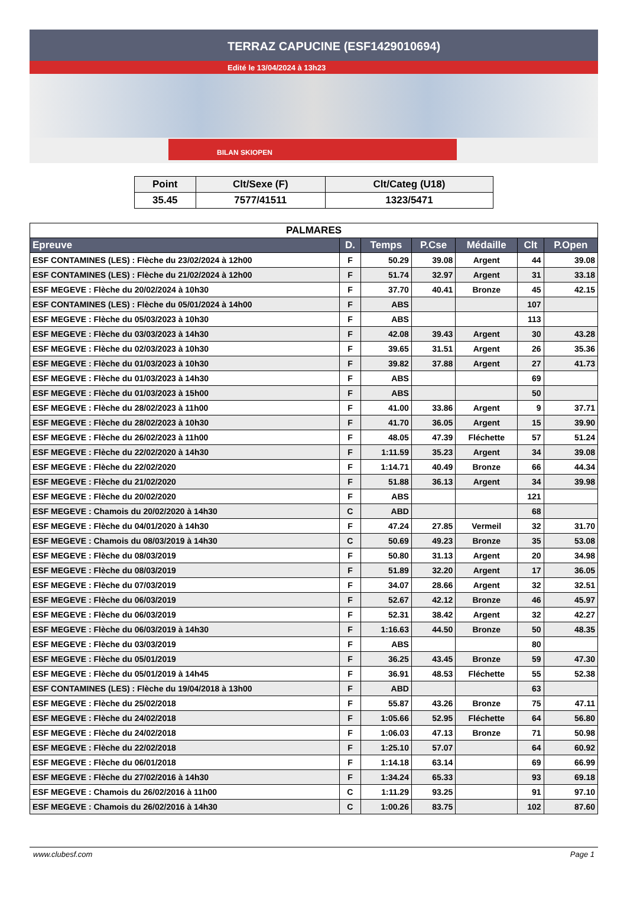TERRAZ CAPUCINE (ESF1429010694)
Edité le 13/04/2024 à 13h23
BILAN SKIOPEN
| Point | Clt/Sexe (F) | Clt/Categ (U18) |
| --- | --- | --- |
| 35.45 | 7577/41511 | 1323/5471 |
| PALMARES | | | | | | |
| Epreuve | D. | Temps | P.Cse | Médaille | Clt | P.Open |
| ESF CONTAMINES (LES) : Flèche du 23/02/2024 à 12h00 | F | 50.29 | 39.08 | Argent | 44 | 39.08 |
| ESF CONTAMINES (LES) : Flèche du 21/02/2024 à 12h00 | F | 51.74 | 32.97 | Argent | 31 | 33.18 |
| ESF MEGEVE : Flèche du 20/02/2024 à 10h30 | F | 37.70 | 40.41 | Bronze | 45 | 42.15 |
| ESF CONTAMINES (LES) : Flèche du 05/01/2024 à 14h00 | F | ABS | | | 107 | |
| ESF MEGEVE : Flèche du 05/03/2023 à 10h30 | F | ABS | | | 113 | |
| ESF MEGEVE : Flèche du 03/03/2023 à 14h30 | F | 42.08 | 39.43 | Argent | 30 | 43.28 |
| ESF MEGEVE : Flèche du 02/03/2023 à 10h30 | F | 39.65 | 31.51 | Argent | 26 | 35.36 |
| ESF MEGEVE : Flèche du 01/03/2023 à 10h30 | F | 39.82 | 37.88 | Argent | 27 | 41.73 |
| ESF MEGEVE : Flèche du 01/03/2023 à 14h30 | F | ABS | | | 69 | |
| ESF MEGEVE : Flèche du 01/03/2023 à 15h00 | F | ABS | | | 50 | |
| ESF MEGEVE : Flèche du 28/02/2023 à 11h00 | F | 41.00 | 33.86 | Argent | 9 | 37.71 |
| ESF MEGEVE : Flèche du 28/02/2023 à 10h30 | F | 41.70 | 36.05 | Argent | 15 | 39.90 |
| ESF MEGEVE : Flèche du 26/02/2023 à 11h00 | F | 48.05 | 47.39 | Fléchette | 57 | 51.24 |
| ESF MEGEVE : Flèche du 22/02/2020 à 14h30 | F | 1:11.59 | 35.23 | Argent | 34 | 39.08 |
| ESF MEGEVE : Flèche du 22/02/2020 | F | 1:14.71 | 40.49 | Bronze | 66 | 44.34 |
| ESF MEGEVE : Flèche du 21/02/2020 | F | 51.88 | 36.13 | Argent | 34 | 39.98 |
| ESF MEGEVE : Flèche du 20/02/2020 | F | ABS | | | 121 | |
| ESF MEGEVE : Chamois du 20/02/2020 à 14h30 | C | ABD | | | 68 | |
| ESF MEGEVE : Flèche du 04/01/2020 à 14h30 | F | 47.24 | 27.85 | Vermeil | 32 | 31.70 |
| ESF MEGEVE : Chamois du 08/03/2019 à 14h30 | C | 50.69 | 49.23 | Bronze | 35 | 53.08 |
| ESF MEGEVE : Flèche du 08/03/2019 | F | 50.80 | 31.13 | Argent | 20 | 34.98 |
| ESF MEGEVE : Flèche du 08/03/2019 | F | 51.89 | 32.20 | Argent | 17 | 36.05 |
| ESF MEGEVE : Flèche du 07/03/2019 | F | 34.07 | 28.66 | Argent | 32 | 32.51 |
| ESF MEGEVE : Flèche du 06/03/2019 | F | 52.67 | 42.12 | Bronze | 46 | 45.97 |
| ESF MEGEVE : Flèche du 06/03/2019 | F | 52.31 | 38.42 | Argent | 32 | 42.27 |
| ESF MEGEVE : Flèche du 06/03/2019 à 14h30 | F | 1:16.63 | 44.50 | Bronze | 50 | 48.35 |
| ESF MEGEVE : Flèche du 03/03/2019 | F | ABS | | | 80 | |
| ESF MEGEVE : Flèche du 05/01/2019 | F | 36.25 | 43.45 | Bronze | 59 | 47.30 |
| ESF MEGEVE : Flèche du 05/01/2019 à 14h45 | F | 36.91 | 48.53 | Fléchette | 55 | 52.38 |
| ESF CONTAMINES (LES) : Flèche du 19/04/2018 à 13h00 | F | ABD | | | 63 | |
| ESF MEGEVE : Flèche du 25/02/2018 | F | 55.87 | 43.26 | Bronze | 75 | 47.11 |
| ESF MEGEVE : Flèche du 24/02/2018 | F | 1:05.66 | 52.95 | Fléchette | 64 | 56.80 |
| ESF MEGEVE : Flèche du 24/02/2018 | F | 1:06.03 | 47.13 | Bronze | 71 | 50.98 |
| ESF MEGEVE : Flèche du 22/02/2018 | F | 1:25.10 | 57.07 | | 64 | 60.92 |
| ESF MEGEVE : Flèche du 06/01/2018 | F | 1:14.18 | 63.14 | | 69 | 66.99 |
| ESF MEGEVE : Flèche du 27/02/2016 à 14h30 | F | 1:34.24 | 65.33 | | 93 | 69.18 |
| ESF MEGEVE : Chamois du 26/02/2016 à 11h00 | C | 1:11.29 | 93.25 | | 91 | 97.10 |
| ESF MEGEVE : Chamois du 26/02/2016 à 14h30 | C | 1:00.26 | 83.75 | | 102 | 87.60 |
www.clubesf.com Page 1